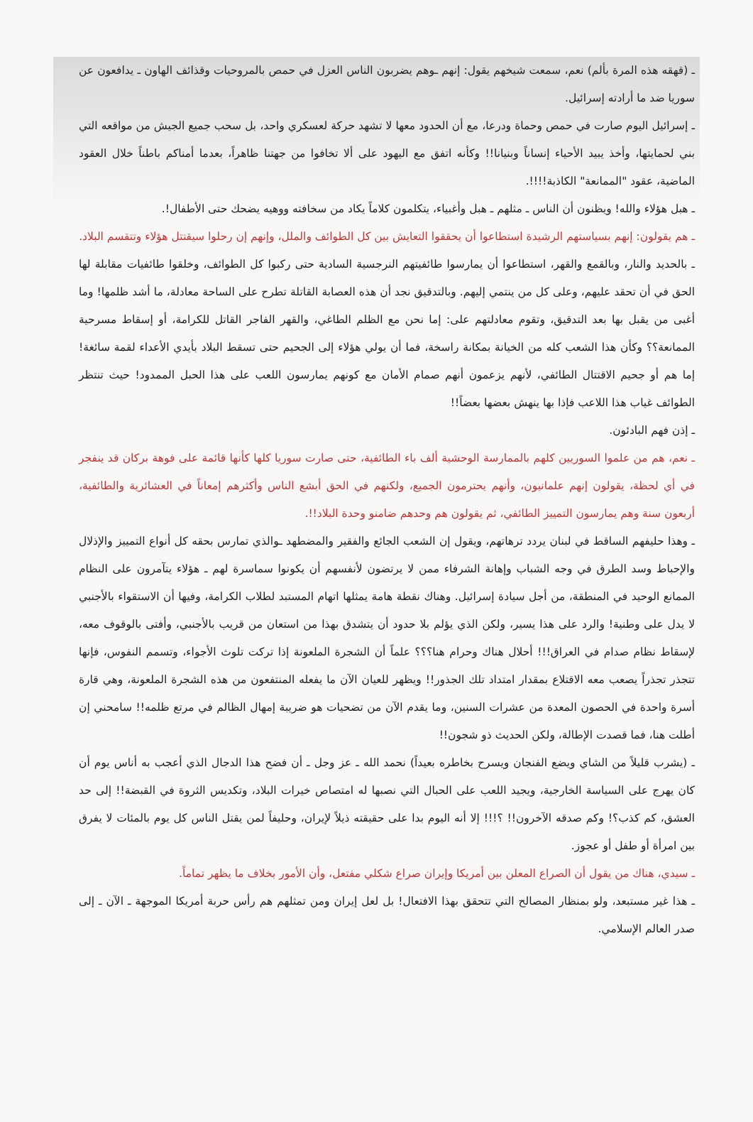ـ (قهقه هذه المرة بألم) نعم، سمعت شيخهم يقول: إنهم ـوهم يضربون الناس العزل في حمص بالمروحيات وقذائف الهاون ـ يدافعون عن سوريا ضد ما أرادته إسرائيل.
ـ إسرائيل اليوم صارت في حمص وحماة ودرعا، مع أن الحدود معها لا تشهد حركة لعسكري واحد، بل سحب جميع الجيش من مواقعه التي بني لحمايتها، وأخذ يبيد الأحياء إنساناً وبنيانا!! وكأنه اتفق مع اليهود على ألا تخافوا من جهتنا ظاهراً، بعدما أمناكم باطناً خلال العقود الماضية، عقود "الممانعة" الكاذبة!!!!.
ـ هبل هؤلاء والله! ويظنون أن الناس ـ مثلهم ـ هبل وأغبياء، يتكلمون كلاماً يكاد من سخافته ووهيه يضحك حتى الأطفال!.
ـ هم يقولون: إنهم بسياستهم الرشيدة استطاعوا أن يحققوا التعايش بين كل الطوائف والملل، وإنهم إن رحلوا سيقتتل هؤلاء وتتقسم البلاد.
ـ بالحديد والنار، وبالقمع والقهر، استطاعوا أن يمارسوا طائفيتهم النرجسية السادية حتى ركبوا كل الطوائف، وخلقوا طائفيات مقابلة لها الحق في أن تحقد عليهم، وعلى كل من ينتمي إليهم. وبالتدقيق نجد أن هذه العصابة القاتلة تطرح على الساحة معادلة، ما أشد ظلمها! وما أغبى من يقبل بها بعد التدقيق، وتقوم معادلتهم على: إما نحن مع الظلم الطاغي، والقهر الفاجر القاتل للكرامة، أو إسقاط مسرحية الممانعة؟؟ وكأن هذا الشعب كله من الخيانة بمكانة راسخة، فما أن يولي هؤلاء إلى الجحيم حتى تسقط البلاد بأيدي الأعداء لقمة سائغة! إما هم أو جحيم الاقتتال الطائفي، لأنهم يزعمون أنهم صمام الأمان مع كونهم يمارسون اللعب على هذا الحبل الممدود! حيث تنتظر الطوائف غياب هذا اللاعب فإذا بها ينهش بعضها بعضاً!!
ـ إذن فهم البادئون.
ـ نعم، هم من علموا السوريين كلهم بالممارسة الوحشية ألف باء الطائفية، حتى صارت سوريا كلها كأنها قائمة على فوهة بركان قد ينفجر في أي لحظة، يقولون إنهم علمانيون، وأنهم يحترمون الجميع، ولكنهم في الحق أبشع الناس وأكثرهم إمعاناً في العشائرية والطائفية، أربعون سنة وهم يمارسون التمييز الطائفي، ثم يقولون هم وحدهم ضامنو وحدة البلاد!!.
ـ وهذا حليفهم الساقط في لبنان يردد ترهاتهم، ويقول إن الشعب الجائع والفقير والمضطهد ـوالذي تمارس بحقه كل أنواع التمييز والإذلال والإحباط وسد الطرق في وجه الشباب وإهانة الشرفاء ممن لا يرتضون لأنفسهم أن يكونوا سماسرة لهم ـ هؤلاء يتآمرون على النظام الممانع الوحيد في المنطقة، من أجل سيادة إسرائيل. وهناك نقطة هامة يمثلها اتهام المستبد لطلاب الكرامة، وفيها أن الاستقواء بالأجنبي لا يدل على وطنية! والرد على هذا يسير، ولكن الذي يؤلم بلا حدود أن يتشدق بهذا من استعان من قريب بالأجنبي، وأفتى بالوقوف معه، لإسقاط نظام صدام في العراق!!! أحلال هناك وحرام هنا؟؟؟ علماً أن الشجرة الملعونة إذا تركت تلوث الأجواء، وتسمم النفوس، فإنها تتجذر تجذراً يصعب معه الاقتلاع بمقدار امتداد تلك الجذور!! ويظهر للعيان الآن ما يفعله المنتفعون من هذه الشجرة الملعونة، وهي قارة أسرة واحدة في الحصون المعدة من عشرات السنين، وما يقدم الآن من تضحيات هو ضريبة إمهال الظالم في مرتع ظلمه!! سامحني إن أطلت هنا، فما قصدت الإطالة، ولكن الحديث ذو شجون!!
ـ (يشرب قليلاً من الشاي ويضع الفنجان ويسرح بخاطره بعيداً) نحمد الله ـ عز وجل ـ أن فضح هذا الدجال الذي أعجب به أناس يوم أن كان يهرج على السياسة الخارجية، ويجيد اللعب على الحبال التي نصبها له امتصاص خيرات البلاد، وتكديس الثروة في القبضة!! إلى حد العشق، كم كذب؟! وكم صدقه الآخرون!! ؟!!! إلا أنه اليوم بدا على حقيقته ذيلاً لإيران، وحليفاً لمن يقتل الناس كل يوم بالمئات لا يفرق بين امرأة أو طفل أو عجوز.
ـ سيدي، هناك من يقول أن الصراع المعلن بين أمريكا وإيران صراع شكلي مفتعل، وأن الأمور بخلاف ما يظهر تماماً.
ـ هذا غير مستبعد، ولو بمنظار المصالح التي تتحقق بهذا الافتعال! بل لعل إيران ومن تمثلهم هم رأس حربة أمريكا الموجهة ـ الآن ـ إلى صدر العالم الإسلامي.